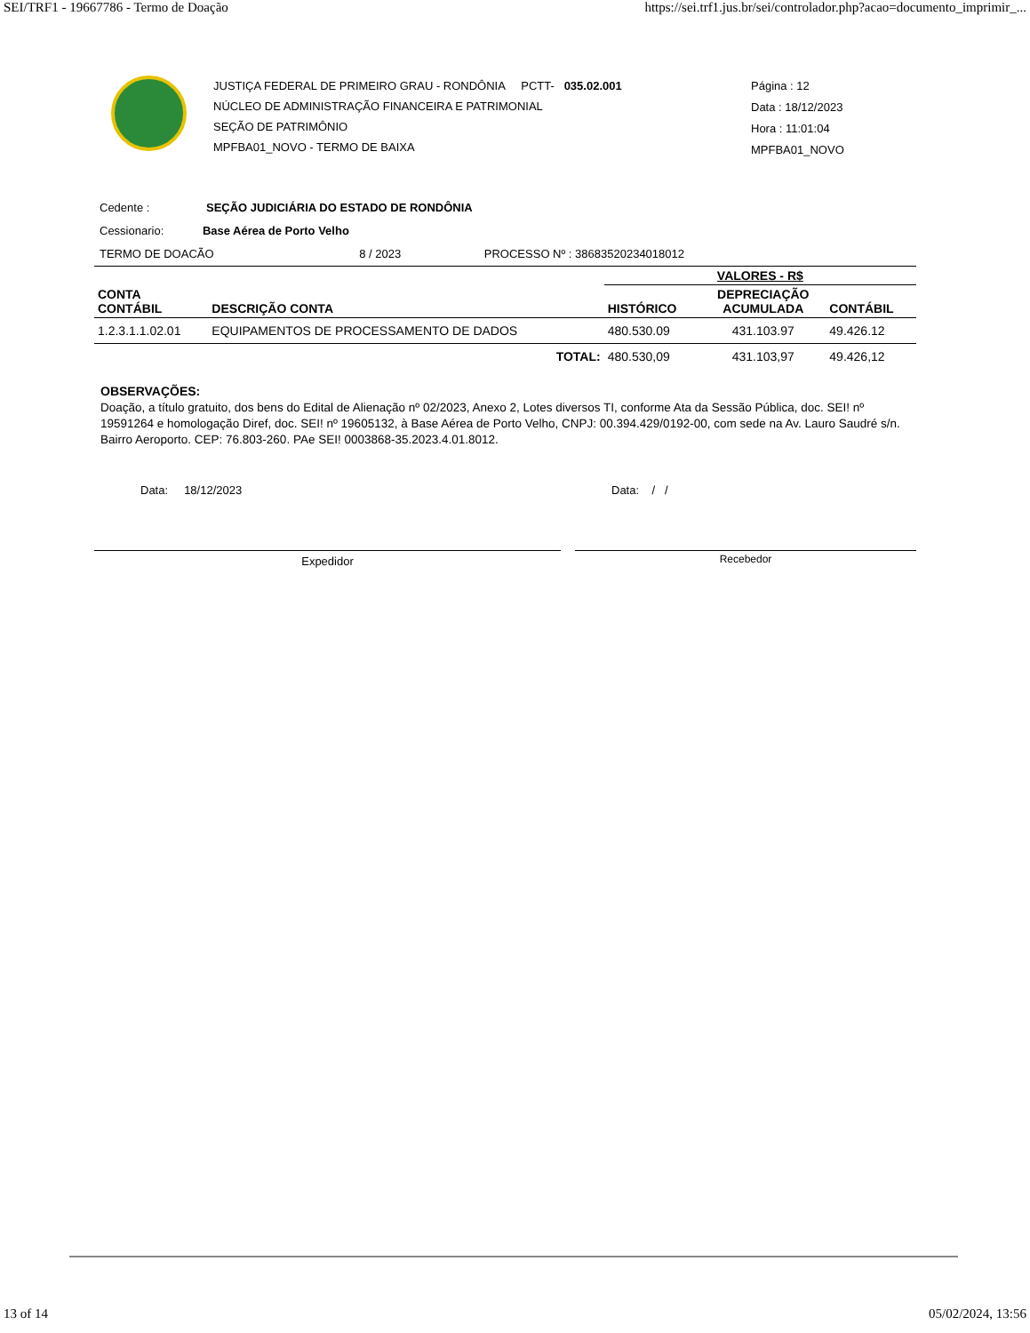SEI/TRF1 - 19667786 - Termo de Doação https://sei.trf1.jus.br/sei/controlador.php?acao=documento_imprimir_...
JUSTIÇA FEDERAL DE PRIMEIRO GRAU - RONDÔNIA PCTT- 035.02.001
NÚCLEO DE ADMINISTRAÇÃO FINANCEIRA E PATRIMONIAL
SEÇÃO DE PATRIMÔNIO
MPFBA01_NOVO - TERMO DE BAIXA
Página : 12
Data : 18/12/2023
Hora : 11:01:04
MPFBA01_NOVO
Cedente : SEÇÃO JUDICIÁRIA DO ESTADO DE RONDÔNIA
Cessionario: Base Aérea de Porto Velho
TERMO DE DOACÃO 8 / 2023 PROCESSO Nº : 38683520234018012
| CONTA CONTÁBIL | DESCRIÇÃO CONTA | VALORES - R$ | | |
| --- | --- | --- | --- | --- |
| | | HISTÓRICO | DEPRECIAÇÃO ACUMULADA | CONTÁBIL |
| 1.2.3.1.1.02.01 | EQUIPAMENTOS DE PROCESSAMENTO DE DADOS | 480.530.09 | 431.103.97 | 49.426.12 |
| | TOTAL: | 480.530,09 | 431.103,97 | 49.426,12 |
OBSERVAÇÕES:
Doação, a título gratuito, dos bens do Edital de Alienação nº 02/2023, Anexo 2, Lotes diversos TI, conforme Ata da Sessão Pública, doc. SEI! nº 19591264 e homologação Diref, doc. SEI! nº 19605132, à Base Aérea de Porto Velho, CNPJ: 00.394.429/0192-00, com sede na Av. Lauro Saudré s/n. Bairro Aeroporto. CEP: 76.803-260. PAe SEI! 0003868-35.2023.4.01.8012.
Data: 18/12/2023 Data: / /
Expedidor Recebedor
13 of 14 05/02/2024, 13:56